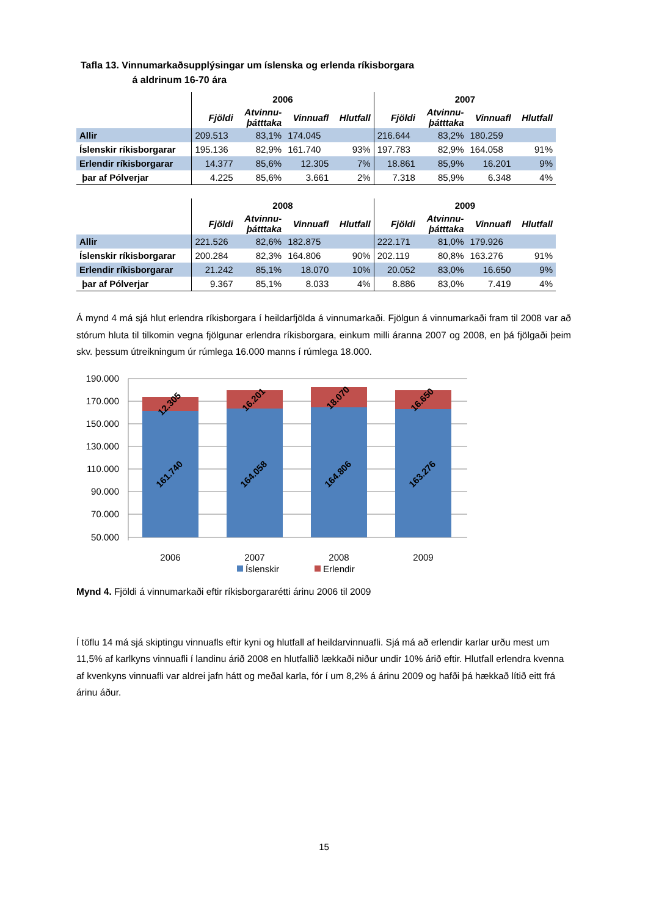Tafla 13. Vinnumarkaðsupplýsingar um íslenska og erlenda ríkisborgara
á aldrinum 16-70 ára
| | 2006 | | | | 2007 | | | |
| | Fjöldi | Atvinnu- þátttaka | Vinnuafl | Hlutfall | Fjöldi | Atvinnu- þátttaka | Vinnuafl | Hlutfall |
| Allir | 209.513 | 83,1% | 174.045 | | 216.644 | 83,2% | 180.259 | |
| Íslenskir ríkisborgarar | 195.136 | 82,9% | 161.740 | 93% | 197.783 | 82,9% | 164.058 | 91% |
| Erlendir ríkisborgarar | 14.377 | 85,6% | 12.305 | 7% | 18.861 | 85,9% | 16.201 | 9% |
| þar af Pólverjar | 4.225 | 85,6% | 3.661 | 2% | 7.318 | 85,9% | 6.348 | 4% |
| | 2008 | | | | 2009 | | | |
| | Fjöldi | Atvinnu- þátttaka | Vinnuafl | Hlutfall | Fjöldi | Atvinnu- þátttaka | Vinnuafl | Hlutfall |
| Allir | 221.526 | 82,6% | 182.875 | | 222.171 | 81,0% | 179.926 | |
| Íslenskir ríkisborgarar | 200.284 | 82,3% | 164.806 | 90% | 202.119 | 80,8% | 163.276 | 91% |
| Erlendir ríkisborgarar | 21.242 | 85,1% | 18.070 | 10% | 20.052 | 83,0% | 16.650 | 9% |
| þar af Pólverjar | 9.367 | 85,1% | 8.033 | 4% | 8.886 | 83,0% | 7.419 | 4% |
Á mynd 4 má sjá hlut erlendra ríkisborgara í heildarfjölda á vinnumarkaði. Fjölgun á vinnumarkaði fram til 2008 var að stórum hluta til tilkomin vegna fjölgunar erlendra ríkisborgara, einkum milli áranna 2007 og 2008, en þá fjölgaði þeim skv. þessum útreikningum úr rúmlega 16.000 manns í rúmlega 18.000.
190.000
170.000
150.000
130.000
110.000
90.000
70.000
50.000
12.305
16.201
18.070
16.650
161.740
164.058
164.806
163.276
2006
2007
2008
2009
Íslenskir
Erlendir
Mynd 4. Fjöldi á vinnumarkaði eftir ríkisborgararétti árinu 2006 til 2009
Í töflu 14 má sjá skiptingu vinnuafls eftir kyni og hlutfall af heildarvinnuafli. Sjá má að erlendir karlar urðu mest um 11,5% af karlkyns vinnuafli í landinu árið 2008 en hlutfallið lækkaði niður undir 10% árið eftir. Hlutfall erlendra kvenna af kvenkyns vinnuafli var aldrei jafn hátt og meðal karla, fór í um 8,2% á árinu 2009 og hafði þá hækkað lítið eitt frá árinu áður.
15